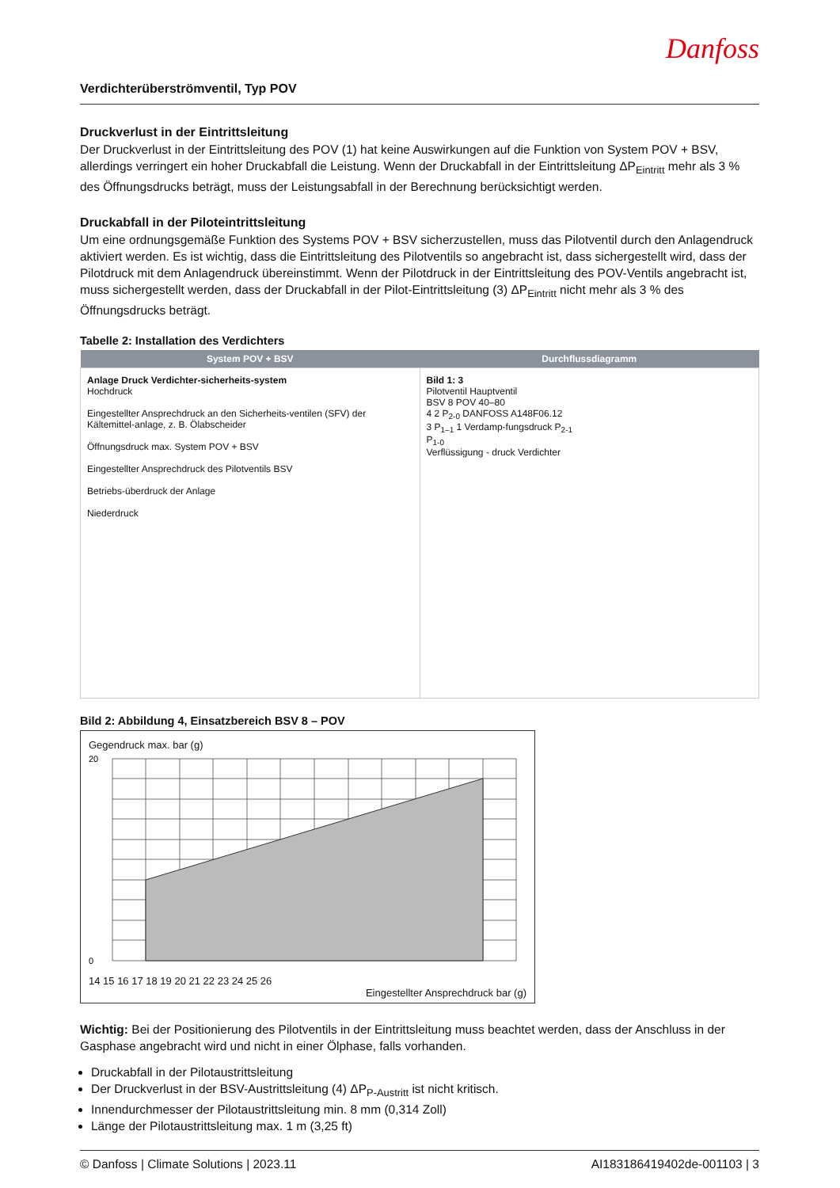Danfoss
Verdichterüberströmventil, Typ POV
Druckverlust in der Eintrittsleitung
Der Druckverlust in der Eintrittsleitung des POV (1) hat keine Auswirkungen auf die Funktion von System POV + BSV, allerdings verringert ein hoher Druckabfall die Leistung. Wenn der Druckabfall in der Eintrittsleitung ΔP<sub>Eintritt</sub> mehr als 3 % des Öffnungsdrucks beträgt, muss der Leistungsabfall in der Berechnung berücksichtigt werden.
Druckabfall in der Piloteintrittsleitung
Um eine ordnungsgemäße Funktion des Systems POV + BSV sicherzustellen, muss das Pilotventil durch den Anlagendruck aktiviert werden. Es ist wichtig, dass die Eintrittsleitung des Pilotventils so angebracht ist, dass sichergestellt wird, dass der Pilotdruck mit dem Anlagendruck übereinstimmt. Wenn der Pilotdruck in der Eintrittsleitung des POV-Ventils angebracht ist, muss sichergestellt werden, dass der Druckabfall in der Pilot-Eintrittsleitung (3) ΔP<sub>Eintritt</sub> nicht mehr als 3 % des Öffnungsdrucks beträgt.
Tabelle 2: Installation des Verdichters
| System POV + BSV | Durchflussdiagramm |
| --- | --- |
| Anlage Druck Verdichter-sicherheits-system Hochdruck Eingestellter Ansprechdruck an den Sicherheits-ventilen (SFV) der Kältemittel-anlage, z. B. Ölabscheider Öffnungsdruck max. System POV + BSV Eingestellter Ansprechdruck des Pilotventils BSV Betriebs-überdruck der Anlage Niederdruck | Bild 1: 3 Pilotventil Hauptventil BSV 8 POV 40–80 4 2 P<sub>2-0</sub> DANFOSS A148F06.12 3 P<sub>1–1</sub> 1 Verdamp-fungsdruck P<sub>2-1</sub> P<sub>1-0</sub> Verflüssigung - druck Verdichter |
Bild 2: Abbildung 4, Einsatzbereich BSV 8 – POV
Gegendruck max. bar (g)
20
0
14 15 16 17 18 19 20 21 22 23 24 25 26
Eingestellter Ansprechdruck bar (g)
Wichtig: Bei der Positionierung des Pilotventils in der Eintrittsleitung muss beachtet werden, dass der Anschluss in der Gasphase angebracht wird und nicht in einer Ölphase, falls vorhanden.
Druckabfall in der Pilotaustrittsleitung
Der Druckverlust in der BSV-Austrittsleitung (4) ΔP<sub>P-Austritt</sub> ist nicht kritisch.
Innendurchmesser der Pilotaustrittsleitung min. 8 mm (0,314 Zoll)
Länge der Pilotaustrittsleitung max. 1 m (3,25 ft)
© Danfoss | Climate Solutions | 2023.11 AI183186419402de-001103 | 3